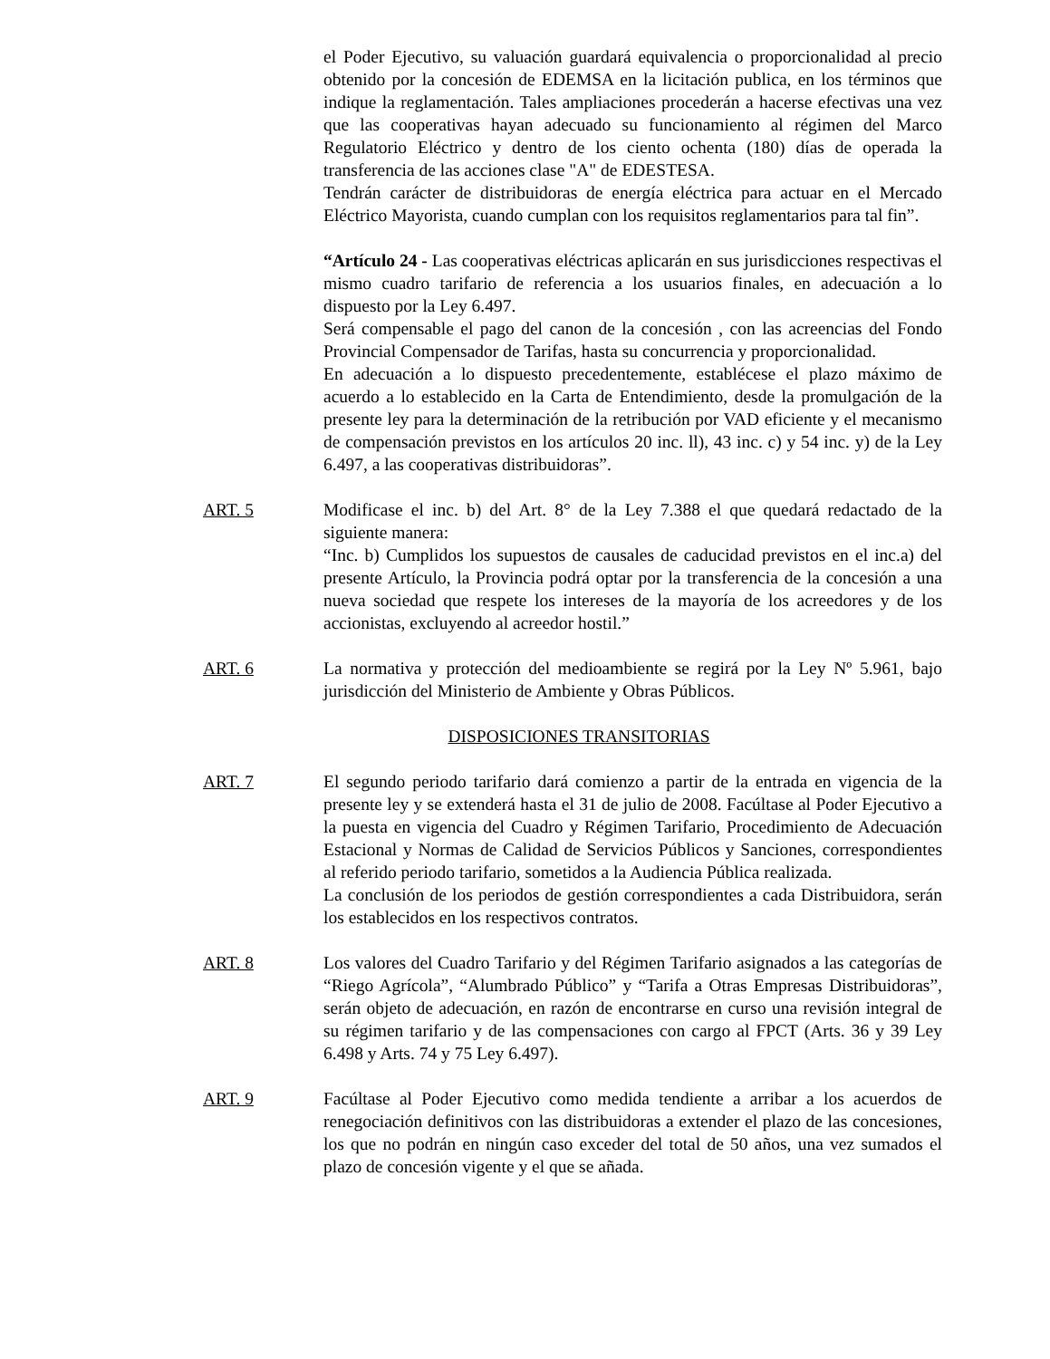el Poder Ejecutivo, su valuación guardará equivalencia o proporcionalidad al precio obtenido por la concesión de EDEMSA en la licitación publica, en los términos que indique la reglamentación. Tales ampliaciones procederán a hacerse efectivas una vez que las cooperativas hayan adecuado su funcionamiento al régimen del Marco Regulatorio Eléctrico y dentro de los ciento ochenta (180) días de operada la transferencia de las acciones clase "A" de EDESTESA.
Tendrán carácter de distribuidoras de energía eléctrica para actuar en el Mercado Eléctrico Mayorista, cuando cumplan con los requisitos reglamentarios para tal fin”.
“Artículo 24 - Las cooperativas eléctricas aplicarán en sus jurisdicciones respectivas el mismo cuadro tarifario de referencia a los usuarios finales, en adecuación a lo dispuesto por la Ley 6.497.
Será compensable el pago del canon de la concesión , con las acreencias del Fondo Provincial Compensador de Tarifas, hasta su concurrencia y proporcionalidad.
En adecuación a lo dispuesto precedentemente, establécese el plazo máximo de acuerdo a lo establecido en la Carta de Entendimiento, desde la promulgación de la presente ley para la determinación de la retribución por VAD eficiente y el mecanismo de compensación previstos en los artículos 20 inc. ll), 43 inc. c) y 54 inc. y) de la Ley 6.497, a las cooperativas distribuidoras”.
ART. 5 Modificase el inc. b) del Art. 8° de la Ley 7.388 el que quedará redactado de la siguiente manera:
“Inc. b) Cumplidos los supuestos de causales de caducidad previstos en el inc.a) del presente Artículo, la Provincia podrá optar por la transferencia de la concesión a una nueva sociedad que respete los intereses de la mayoría de los acreedores y de los accionistas, excluyendo al acreedor hostil.”
ART. 6 La normativa y protección del medioambiente se regirá por la Ley Nº 5.961, bajo jurisdicción del Ministerio de Ambiente y Obras Públicos.
DISPOSICIONES TRANSITORIAS
ART. 7 El segundo periodo tarifario dará comienzo a partir de la entrada en vigencia de la presente ley y se extenderá hasta el 31 de julio de 2008. Facúltase al Poder Ejecutivo a la puesta en vigencia del Cuadro y Régimen Tarifario, Procedimiento de Adecuación Estacional y Normas de Calidad de Servicios Públicos y Sanciones, correspondientes al referido periodo tarifario, sometidos a la Audiencia Pública realizada.
La conclusión de los periodos de gestión correspondientes a cada Distribuidora, serán los establecidos en los respectivos contratos.
ART. 8 Los valores del Cuadro Tarifario y del Régimen Tarifario asignados a las categorías de “Riego Agrícola”, “Alumbrado Público” y “Tarifa a Otras Empresas Distribuidoras”, serán objeto de adecuación, en razón de encontrarse en curso una revisión integral de su régimen tarifario y de las compensaciones con cargo al FPCT (Arts. 36 y 39 Ley 6.498 y Arts. 74 y 75 Ley 6.497).
ART. 9 Facúltase al Poder Ejecutivo como medida tendiente a arribar a los acuerdos de renegociación definitivos con las distribuidoras a extender el plazo de las concesiones, los que no podrán en ningún caso exceder del total de 50 años, una vez sumados el plazo de concesión vigente y el que se añada.